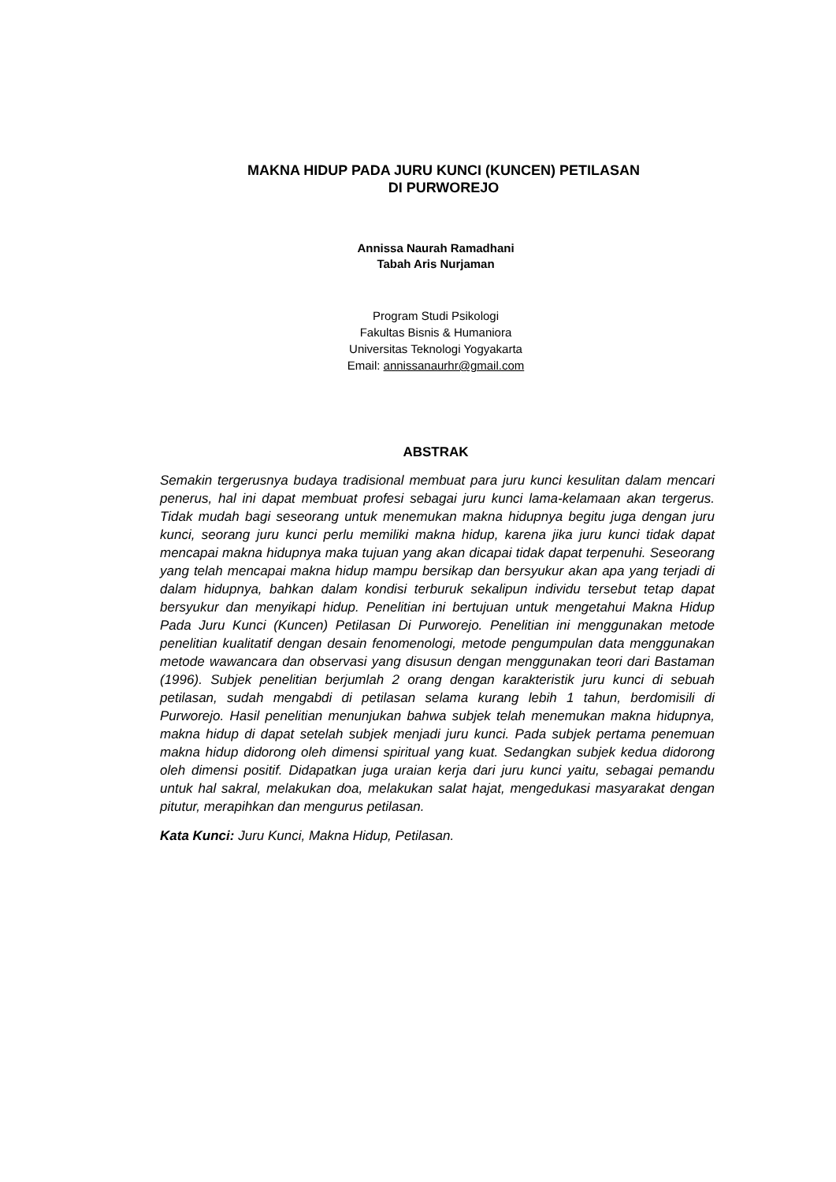MAKNA HIDUP PADA JURU KUNCI (KUNCEN) PETILASAN
DI PURWOREJO
Annissa Naurah Ramadhani
Tabah Aris Nurjaman
Program Studi Psikologi
Fakultas Bisnis & Humaniora
Universitas Teknologi Yogyakarta
Email: annissanaurhr@gmail.com
ABSTRAK
Semakin tergerusnya budaya tradisional membuat para juru kunci kesulitan dalam mencari penerus, hal ini dapat membuat profesi sebagai juru kunci lama-kelamaan akan tergerus. Tidak mudah bagi seseorang untuk menemukan makna hidupnya begitu juga dengan juru kunci, seorang juru kunci perlu memiliki makna hidup, karena jika juru kunci tidak dapat mencapai makna hidupnya maka tujuan yang akan dicapai tidak dapat terpenuhi. Seseorang yang telah mencapai makna hidup mampu bersikap dan bersyukur akan apa yang terjadi di dalam hidupnya, bahkan dalam kondisi terburuk sekalipun individu tersebut tetap dapat bersyukur dan menyikapi hidup. Penelitian ini bertujuan untuk mengetahui Makna Hidup Pada Juru Kunci (Kuncen) Petilasan Di Purworejo. Penelitian ini menggunakan metode penelitian kualitatif dengan desain fenomenologi, metode pengumpulan data menggunakan metode wawancara dan observasi yang disusun dengan menggunakan teori dari Bastaman (1996). Subjek penelitian berjumlah 2 orang dengan karakteristik juru kunci di sebuah petilasan, sudah mengabdi di petilasan selama kurang lebih 1 tahun, berdomisili di Purworejo. Hasil penelitian menunjukan bahwa subjek telah menemukan makna hidupnya, makna hidup di dapat setelah subjek menjadi juru kunci. Pada subjek pertama penemuan makna hidup didorong oleh dimensi spiritual yang kuat. Sedangkan subjek kedua didorong oleh dimensi positif. Didapatkan juga uraian kerja dari juru kunci yaitu, sebagai pemandu untuk hal sakral, melakukan doa, melakukan salat hajat, mengedukasi masyarakat dengan pitutur, merapihkan dan mengurus petilasan.
Kata Kunci: Juru Kunci, Makna Hidup, Petilasan.